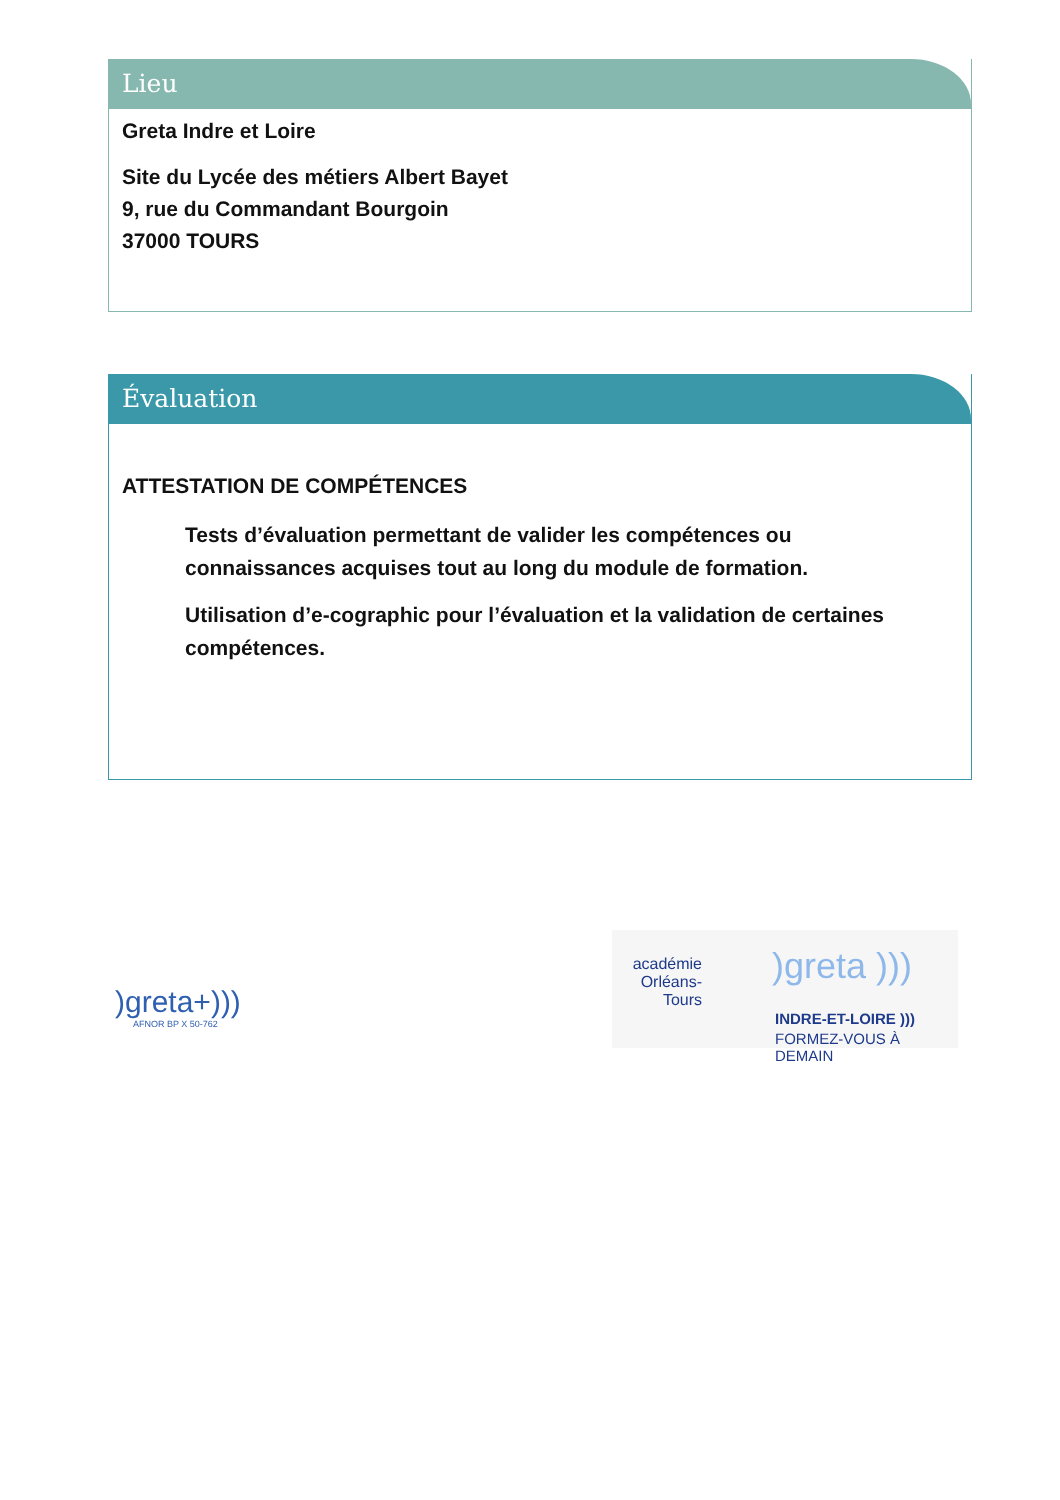Lieu
Greta Indre et Loire
Site du Lycée des métiers Albert Bayet
9, rue du Commandant Bourgoin
37000 TOURS
Évaluation
ATTESTATION DE COMPÉTENCES
Tests d’évaluation permettant de valider les compétences ou connaissances acquises tout au long du module de formation.
Utilisation d’e-cographic pour l’évaluation et la validation de certaines compétences.
)greta+)))
AFNOR BP X 50-762
académie Orléans-Tours
)greta )))
INDRE-ET-LOIRE )))
FORMEZ-VOUS À DEMAIN